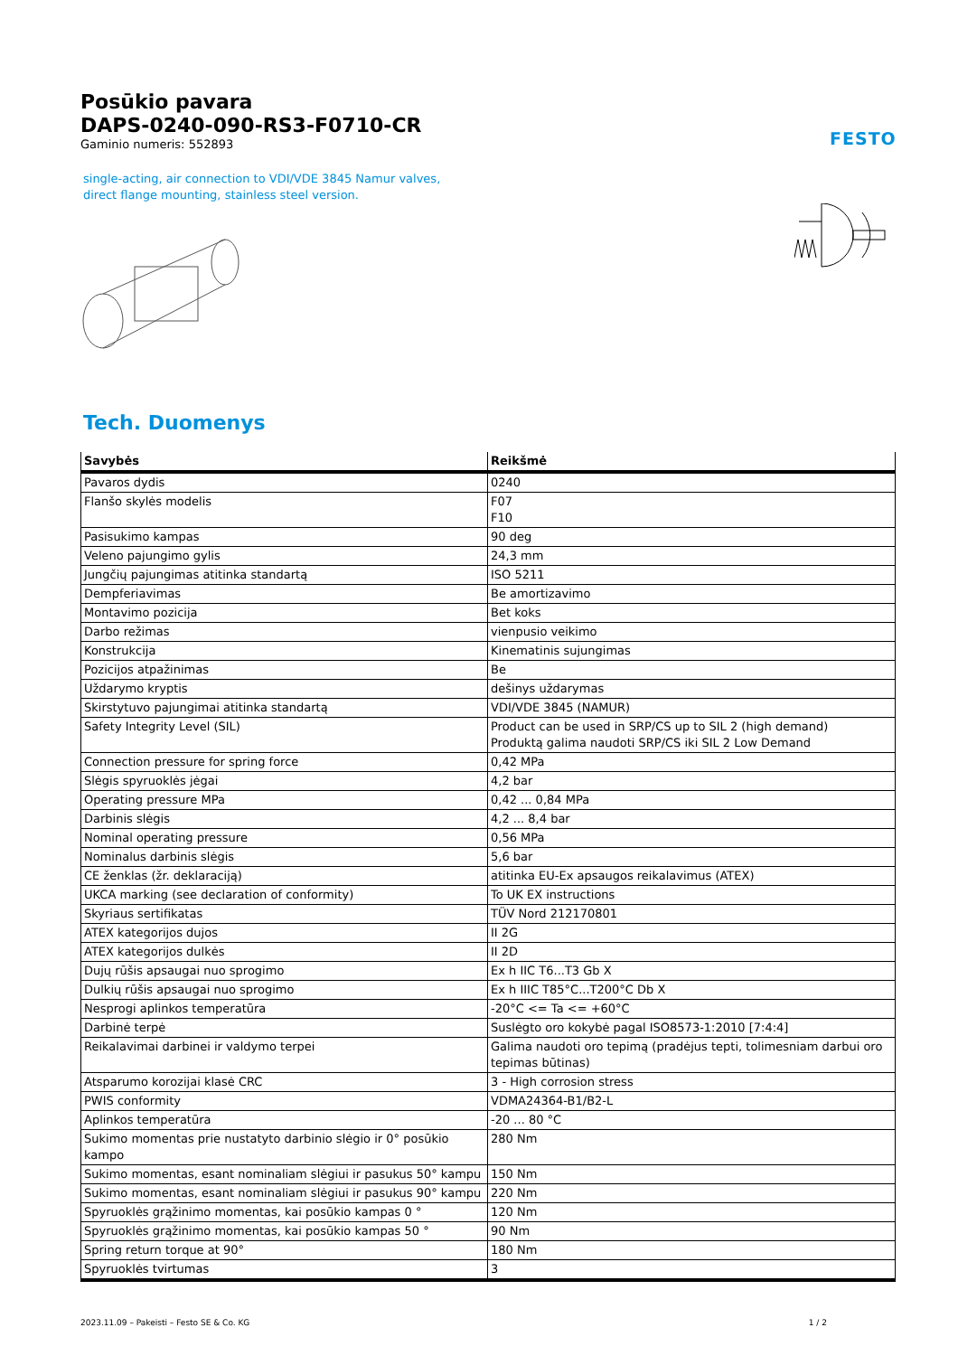FESTO
Posūkio pavara
DAPS-0240-090-RS3-F0710-CR
Gaminio numeris: 552893
single-acting, air connection to VDI/VDE 3845 Namur valves, direct flange mounting, stainless steel version.
Tech. Duomenys
| Savybės | Reikšmė |
| --- | --- |
| Pavaros dydis | 0240 |
| Flanšo skylės modelis | F07 F10 |
| Pasisukimo kampas | 90 deg |
| Veleno pajungimo gylis | 24,3 mm |
| Jungčių pajungimas atitinka standartą | ISO 5211 |
| Dempferiavimas | Be amortizavimo |
| Montavimo pozicija | Bet koks |
| Darbo režimas | vienpusio veikimo |
| Konstrukcija | Kinematinis sujungimas |
| Pozicijos atpažinimas | Be |
| Uždarymo kryptis | dešinys uždarymas |
| Skirstytuvo pajungimai atitinka standartą | VDI/VDE 3845 (NAMUR) |
| Safety Integrity Level (SIL) | Product can be used in SRP/CS up to SIL 2 (high demand) Produktą galima naudoti SRP/CS iki SIL 2 Low Demand |
| Connection pressure for spring force | 0,42 MPa |
| Slėgis spyruoklės jėgai | 4,2 bar |
| Operating pressure MPa | 0,42 ... 0,84 MPa |
| Darbinis slėgis | 4,2 ... 8,4 bar |
| Nominal operating pressure | 0,56 MPa |
| Nominalus darbinis slėgis | 5,6 bar |
| CE ženklas (žr. deklaraciją) | atitinka EU-Ex apsaugos reikalavimus (ATEX) |
| UKCA marking (see declaration of conformity) | To UK EX instructions |
| Skyriaus sertifikatas | TÜV Nord 212170801 |
| ATEX kategorijos dujos | II 2G |
| ATEX kategorijos dulkės | II 2D |
| Dujų rūšis apsaugai nuo sprogimo | Ex h IIC T6...T3 Gb X |
| Dulkių rūšis apsaugai nuo sprogimo | Ex h IIIC T85°C...T200°C Db X |
| Nesprogi aplinkos temperatūra | -20°C <= Ta <= +60°C |
| Darbinė terpė | Suslėgto oro kokybė pagal ISO8573-1:2010 [7:4:4] |
| Reikalavimai darbinei ir valdymo terpei | Galima naudoti oro tepimą (pradėjus tepti, tolimesniam darbui oro tepimas būtinas) |
| Atsparumo korozijai klasė CRC | 3 - High corrosion stress |
| PWIS conformity | VDMA24364-B1/B2-L |
| Aplinkos temperatūra | -20 ... 80 °C |
| Sukimo momentas prie nustatyto darbinio slėgio ir 0° posūkio kampo | 280 Nm |
| Sukimo momentas, esant nominaliam slėgiui ir pasukus 50° kampu | 150 Nm |
| Sukimo momentas, esant nominaliam slėgiui ir pasukus 90° kampu | 220 Nm |
| Spyruoklės grąžinimo momentas, kai posūkio kampas 0 ° | 120 Nm |
| Spyruoklės grąžinimo momentas, kai posūkio kampas 50 ° | 90 Nm |
| Spring return torque at 90° | 180 Nm |
| Spyruoklės tvirtumas | 3 |
2023.11.09 – Pakeisti – Festo SE & Co. KG 1 / 2